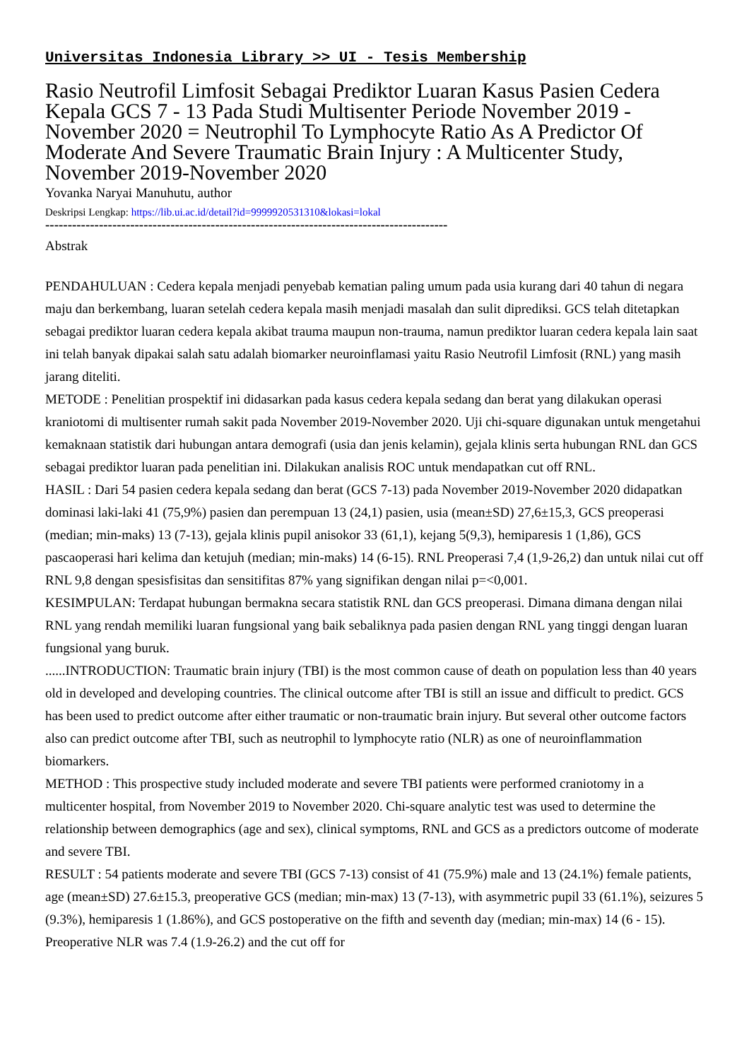Universitas Indonesia Library >> UI - Tesis Membership
Rasio Neutrofil Limfosit Sebagai Prediktor Luaran Kasus Pasien Cedera Kepala GCS 7 - 13 Pada Studi Multisenter Periode November 2019 - November 2020 = Neutrophil To Lymphocyte Ratio As A Predictor Of Moderate And Severe Traumatic Brain Injury : A Multicenter Study, November 2019-November 2020
Yovanka Naryai Manuhutu, author
Deskripsi Lengkap: https://lib.ui.ac.id/detail?id=9999920531310&lokasi=lokal
------------------------------------------------------------------------------------------
Abstrak
PENDAHULUAN : Cedera kepala menjadi penyebab kematian paling umum pada usia kurang dari 40 tahun di negara maju dan berkembang, luaran setelah cedera kepala masih menjadi masalah dan sulit diprediksi. GCS telah ditetapkan sebagai prediktor luaran cedera kepala akibat trauma maupun non-trauma, namun prediktor luaran cedera kepala lain saat ini telah banyak dipakai salah satu adalah biomarker neuroinflamasi yaitu Rasio Neutrofil Limfosit (RNL) yang masih jarang diteliti.
METODE : Penelitian prospektif ini didasarkan pada kasus cedera kepala sedang dan berat yang dilakukan operasi kraniotomi di multisenter rumah sakit pada November 2019-November 2020. Uji chi-square digunakan untuk mengetahui kemaknaan statistik dari hubungan antara demografi (usia dan jenis kelamin), gejala klinis serta hubungan RNL dan GCS sebagai prediktor luaran pada penelitian ini. Dilakukan analisis ROC untuk mendapatkan cut off RNL.
HASIL : Dari 54 pasien cedera kepala sedang dan berat (GCS 7-13) pada November 2019-November 2020 didapatkan dominasi laki-laki 41 (75,9%) pasien dan perempuan 13 (24,1) pasien, usia (mean±SD) 27,6±15,3, GCS preoperasi (median; min-maks) 13 (7-13), gejala klinis pupil anisokor 33 (61,1), kejang 5(9,3), hemiparesis 1 (1,86), GCS pascaoperasi hari kelima dan ketujuh (median; min-maks) 14 (6-15). RNL Preoperasi 7,4 (1,9-26,2) dan untuk nilai cut off RNL 9,8 dengan spesisfisitas dan sensitifitas 87% yang signifikan dengan nilai p=<0,001.
KESIMPULAN: Terdapat hubungan bermakna secara statistik RNL dan GCS preoperasi. Dimana dimana dengan nilai RNL yang rendah memiliki luaran fungsional yang baik sebaliknya pada pasien dengan RNL yang tinggi dengan luaran fungsional yang buruk.
......INTRODUCTION: Traumatic brain injury (TBI) is the most common cause of death on population less than 40 years old in developed and developing countries. The clinical outcome after TBI is still an issue and difficult to predict. GCS has been used to predict outcome after either traumatic or non-traumatic brain injury. But several other outcome factors also can predict outcome after TBI, such as neutrophil to lymphocyte ratio (NLR) as one of neuroinflammation biomarkers.
METHOD : This prospective study included moderate and severe TBI patients were performed craniotomy in a multicenter hospital, from November 2019 to November 2020. Chi-square analytic test was used to determine the relationship between demographics (age and sex), clinical symptoms, RNL and GCS as a predictors outcome of moderate and severe TBI.
RESULT : 54 patients moderate and severe TBI (GCS 7-13) consist of 41 (75.9%) male and 13 (24.1%) female patients, age (mean±SD) 27.6±15.3, preoperative GCS (median; min-max) 13 (7-13), with asymmetric pupil 33 (61.1%), seizures 5 (9.3%), hemiparesis 1 (1.86%), and GCS postoperative on the fifth and seventh day (median; min-max) 14 (6 - 15). Preoperative NLR was 7.4 (1.9-26.2) and the cut off for